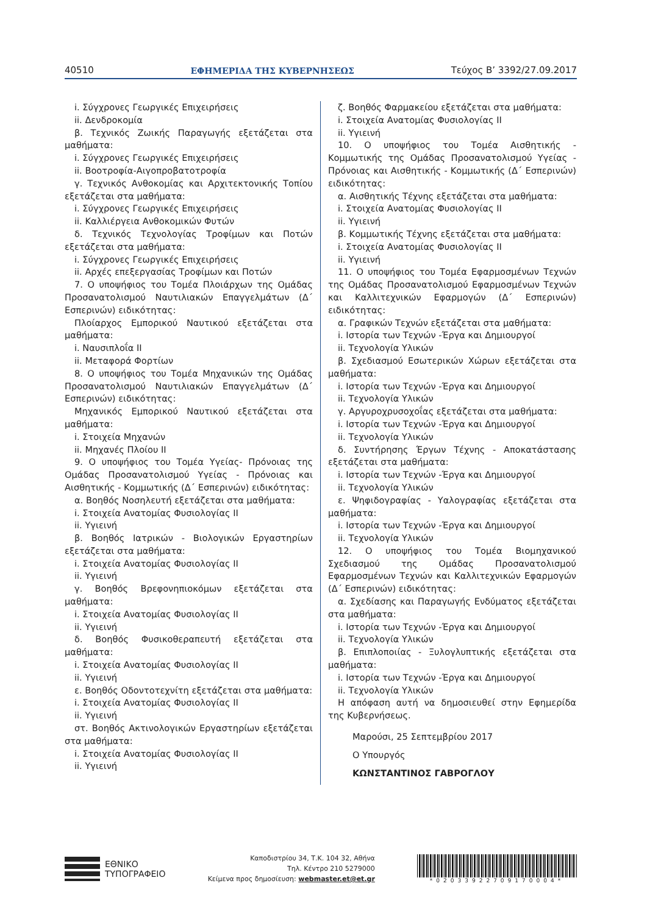40510 ΕΦΗΜΕΡΙΔΑ ΤΗΣ ΚΥΒΕΡΝΗΣΕΩΣ Τεύχος B’ 3392/27.09.2017
i. Σύγχρονες Γεωργικές Επιχειρήσεις
ii. Δενδροκομία
β. Τεχνικός Ζωικής Παραγωγής εξετάζεται στα μαθήματα:
i. Σύγχρονες Γεωργικές Επιχειρήσεις
ii. Βοοτροφία-Αιγοπροβατοτροφία
γ. Τεχνικός Ανθοκομίας και Αρχιτεκτονικής Τοπίου εξετάζεται στα μαθήματα:
i. Σύγχρονες Γεωργικές Επιχειρήσεις
ii. Καλλιέργεια Ανθοκομικών Φυτών
δ. Τεχνικός Τεχνολογίας Τροφίμων και Ποτών εξετάζεται στα μαθήματα:
i. Σύγχρονες Γεωργικές Επιχειρήσεις
ii. Αρχές επεξεργασίας Τροφίμων και Ποτών
7. Ο υποψήφιος του Τομέα Πλοιάρχων της Ομάδας Προσανατολισμού Ναυτιλιακών Επαγγελμάτων (Δ΄ Εσπερινών) ειδικότητας:
Πλοίαρχος Εμπορικού Ναυτικού εξετάζεται στα μαθήματα:
i. Ναυσιπλοΐα II
ii. Μεταφορά Φορτίων
8. Ο υποψήφιος του Τομέα Μηχανικών της Ομάδας Προσανατολισμού Ναυτιλιακών Επαγγελμάτων (Δ΄ Εσπερινών) ειδικότητας:
Μηχανικός Εμπορικού Ναυτικού εξετάζεται στα μαθήματα:
i. Στοιχεία Μηχανών
ii. Μηχανές Πλοίου II
9. Ο υποψήφιος του Τομέα Υγείας- Πρόνοιας της Ομάδας Προσανατολισμού Υγείας - Πρόνοιας και Αισθητικής - Κομμωτικής (Δ΄ Εσπερινών) ειδικότητας:
α. Βοηθός Νοσηλευτή εξετάζεται στα μαθήματα:
i. Στοιχεία Ανατομίας Φυσιολογίας II
ii. Υγιεινή
β. Βοηθός Ιατρικών - Βιολογικών Εργαστηρίων εξετάζεται στα μαθήματα:
i. Στοιχεία Ανατομίας Φυσιολογίας II
ii. Υγιεινή
γ. Βοηθός Βρεφονηπιοκόμων εξετάζεται στα μαθήματα:
i. Στοιχεία Ανατομίας Φυσιολογίας II
ii. Υγιεινή
δ. Βοηθός Φυσικοθεραπευτή εξετάζεται στα μαθήματα:
i. Στοιχεία Ανατομίας Φυσιολογίας II
ii. Υγιεινή
ε. Βοηθός Οδοντοτεχνίτη εξετάζεται στα μαθήματα:
i. Στοιχεία Ανατομίας Φυσιολογίας II
ii. Υγιεινή
στ. Βοηθός Ακτινολογικών Εργαστηρίων εξετάζεται στα μαθήματα:
i. Στοιχεία Ανατομίας Φυσιολογίας II
ii. Υγιεινή
ζ. Βοηθός Φαρμακείου εξετάζεται στα μαθήματα:
i. Στοιχεία Ανατομίας Φυσιολογίας II
ii. Υγιεινή
10. Ο υποψήφιος του Τομέα Αισθητικής - Κομμωτικής της Ομάδας Προσανατολισμού Υγείας - Πρόνοιας και Αισθητικής - Κομμωτικής (Δ΄ Εσπερινών) ειδικότητας:
α. Αισθητικής Τέχνης εξετάζεται στα μαθήματα:
i. Στοιχεία Ανατομίας Φυσιολογίας II
ii. Υγιεινή
β. Κομμωτικής Τέχνης εξετάζεται στα μαθήματα:
i. Στοιχεία Ανατομίας Φυσιολογίας II
ii. Υγιεινή
11. Ο υποψήφιος του Τομέα Εφαρμοσμένων Τεχνών της Ομάδας Προσανατολισμού Εφαρμοσμένων Τεχνών και Καλλιτεχνικών Εφαρμογών (Δ΄ Εσπερινών) ειδικότητας:
α. Γραφικών Τεχνών εξετάζεται στα μαθήματα:
i. Ιστορία των Τεχνών -Έργα και Δημιουργοί
ii. Τεχνολογία Υλικών
β. Σχεδιασμού Εσωτερικών Χώρων εξετάζεται στα μαθήματα:
i. Ιστορία των Τεχνών -Έργα και Δημιουργοί
ii. Τεχνολογία Υλικών
γ. Αργυροχρυσοχοΐας εξετάζεται στα μαθήματα:
i. Ιστορία των Τεχνών -Έργα και Δημιουργοί
ii. Τεχνολογία Υλικών
δ. Συντήρησης Έργων Τέχνης - Αποκατάστασης εξετάζεται στα μαθήματα:
i. Ιστορία των Τεχνών -Έργα και Δημιουργοί
ii. Τεχνολογία Υλικών
ε. Ψηφιδογραφίας - Υαλογραφίας εξετάζεται στα μαθήματα:
i. Ιστορία των Τεχνών -Έργα και Δημιουργοί
ii. Τεχνολογία Υλικών
12. Ο υποψήφιος του Τομέα Βιομηχανικού Σχεδιασμού της Ομάδας Προσανατολισμού Εφαρμοσμένων Τεχνών και Καλλιτεχνικών Εφαρμογών (Δ΄ Εσπερινών) ειδικότητας:
α. Σχεδίασης και Παραγωγής Ενδύματος εξετάζεται στα μαθήματα:
i. Ιστορία των Τεχνών -Έργα και Δημιουργοί
ii. Τεχνολογία Υλικών
β. Επιπλοποιίας - Ξυλογλυπτικής εξετάζεται στα μαθήματα:
i. Ιστορία των Τεχνών -Έργα και Δημιουργοί
ii. Τεχνολογία Υλικών
Η απόφαση αυτή να δημοσιευθεί στην Εφημερίδα της Κυβερνήσεως.
Μαρούσι, 25 Σεπτεμβρίου 2017
Ο Υπουργός
ΚΩΝΣΤΑΝΤΙΝΟΣ ΓΑΒΡΟΓΛΟΥ
ΕΘΝΙΚΟ
ΤΥΠΟΓΡΑΦΕΙΟ
Καποδιστρίου 34, Τ.Κ. 104 32, Αθήνα
Τηλ. Κέντρο 210 5279000
Κείμενα προς δημοσίευση: webmaster.et@et.gr
*02033922709170004*